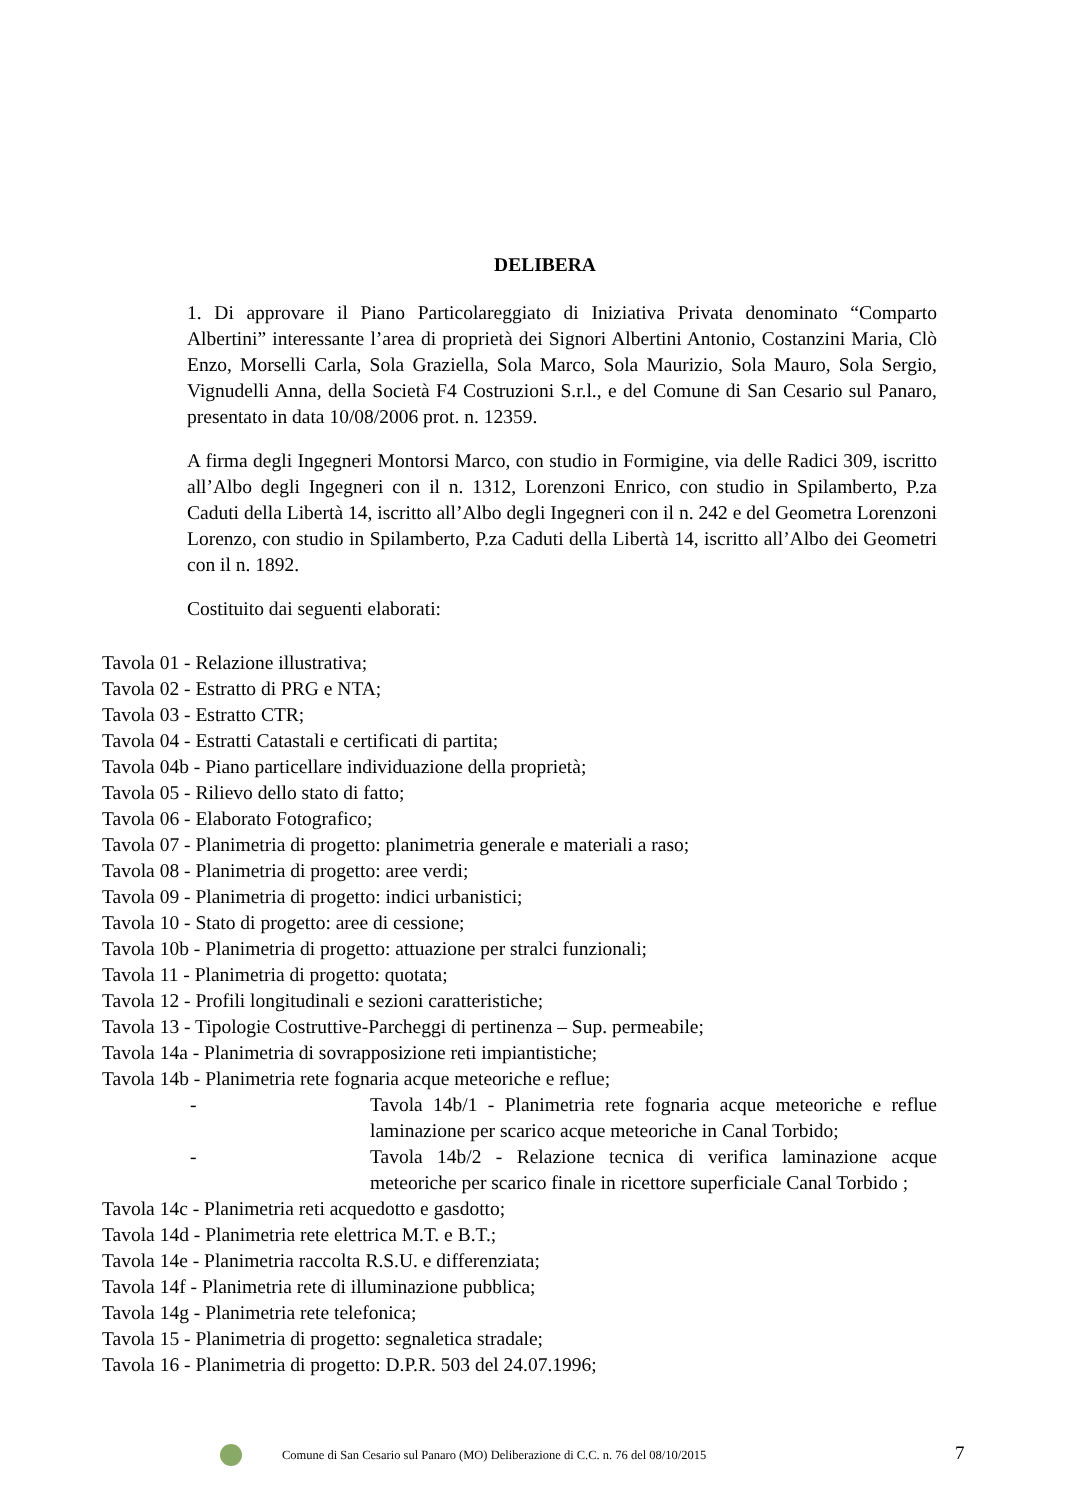DELIBERA
1. Di approvare il Piano Particolareggiato di Iniziativa Privata denominato “Comparto Albertini” interessante l’area di proprietà dei Signori Albertini Antonio, Costanzini Maria, Clò Enzo, Morselli Carla, Sola Graziella, Sola Marco, Sola Maurizio, Sola Mauro, Sola Sergio, Vignudelli Anna, della Società F4 Costruzioni S.r.l., e del Comune di San Cesario sul Panaro, presentato in data 10/08/2006 prot. n. 12359.
A firma degli Ingegneri Montorsi Marco, con studio in Formigine, via delle Radici 309, iscritto all’Albo degli Ingegneri con il n. 1312, Lorenzoni Enrico, con studio in Spilamberto, P.za Caduti della Libertà 14, iscritto all’Albo degli Ingegneri con il n. 242 e del Geometra Lorenzoni Lorenzo, con studio in Spilamberto, P.za Caduti della Libertà 14, iscritto all’Albo dei Geometri con il n. 1892.
Costituito dai seguenti elaborati:
Tavola 01 - Relazione illustrativa;
Tavola 02 - Estratto di PRG e NTA;
Tavola 03 - Estratto CTR;
Tavola 04 - Estratti Catastali e certificati di partita;
Tavola 04b - Piano particellare individuazione della proprietà;
Tavola 05 - Rilievo dello stato di fatto;
Tavola 06 - Elaborato Fotografico;
Tavola 07 - Planimetria di progetto: planimetria generale e materiali a raso;
Tavola 08 - Planimetria di progetto: aree verdi;
Tavola 09 - Planimetria di progetto: indici urbanistici;
Tavola 10 - Stato di progetto: aree di cessione;
Tavola 10b - Planimetria di progetto: attuazione per stralci funzionali;
Tavola 11 - Planimetria di progetto: quotata;
Tavola 12 - Profili longitudinali e sezioni caratteristiche;
Tavola 13 - Tipologie Costruttive-Parcheggi di pertinenza – Sup. permeabile;
Tavola 14a - Planimetria di sovrapposizione reti impiantistiche;
Tavola 14b - Planimetria rete fognaria acque meteoriche e reflue;
- Tavola 14b/1 - Planimetria rete fognaria acque meteoriche e reflue laminazione per scarico acque meteoriche in Canal Torbido;
- Tavola 14b/2 - Relazione tecnica di verifica laminazione acque meteoriche per scarico finale in ricettore superficiale Canal Torbido ;
Tavola 14c - Planimetria reti acquedotto e gasdotto;
Tavola 14d - Planimetria rete elettrica M.T. e B.T.;
Tavola 14e - Planimetria raccolta R.S.U. e differenziata;
Tavola 14f - Planimetria rete di illuminazione pubblica;
Tavola 14g - Planimetria rete telefonica;
Tavola 15 - Planimetria di progetto: segnaletica stradale;
Tavola 16 - Planimetria di progetto: D.P.R. 503 del 24.07.1996;
Comune di San Cesario sul Panaro (MO) Deliberazione di C.C. n. 76 del 08/10/2015 7